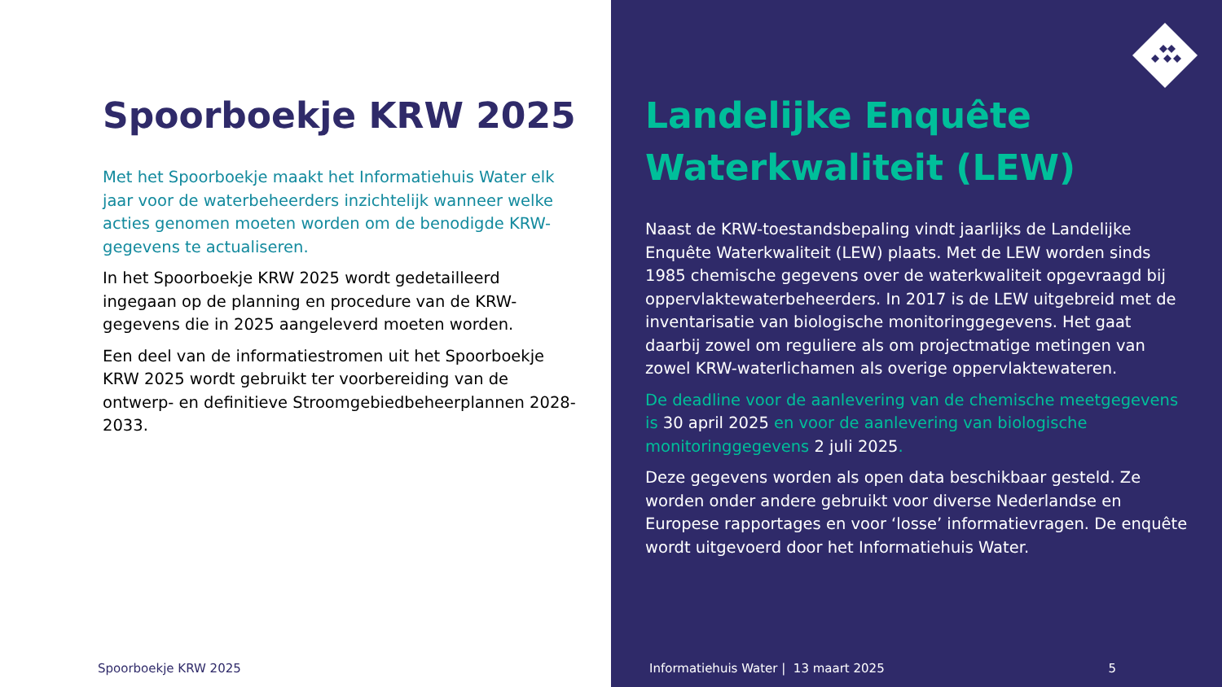Spoorboekje KRW 2025
Met het Spoorboekje maakt het Informatiehuis Water elk jaar voor de waterbeheerders inzichtelijk wanneer welke acties genomen moeten worden om de benodigde KRW-gegevens te actualiseren.
In het Spoorboekje KRW 2025 wordt gedetailleerd ingegaan op de planning en procedure van de KRW-gegevens die in 2025 aangeleverd moeten worden.
Een deel van de informatiestromen uit het Spoorboekje KRW 2025 wordt gebruikt ter voorbereiding van de ontwerp- en definitieve Stroomgebiedbeheerplannen 2028-2033.
Spoorboekje KRW 2025
Landelijke Enquête Waterkwaliteit (LEW)
Naast de KRW-toestandsbepaling vindt jaarlijks de Landelijke Enquête Waterkwaliteit (LEW) plaats. Met de LEW worden sinds 1985 chemische gegevens over de waterkwaliteit opgevraagd bij oppervlaktewaterbeheerders. In 2017 is de LEW uitgebreid met de inventarisatie van biologische monitoringgegevens. Het gaat daarbij zowel om reguliere als om projectmatige metingen van zowel KRW-waterlichamen als overige oppervlaktewateren.
De deadline voor de aanlevering van de chemische meetgegevens is 30 april 2025 en voor de aanlevering van biologische monitoringgegevens 2 juli 2025.
Deze gegevens worden als open data beschikbaar gesteld. Ze worden onder andere gebruikt voor diverse Nederlandse en Europese rapportages en voor ‘losse’ informatievragen. De enquête wordt uitgevoerd door het Informatiehuis Water.
Informatiehuis Water | 13 maart 2025
5